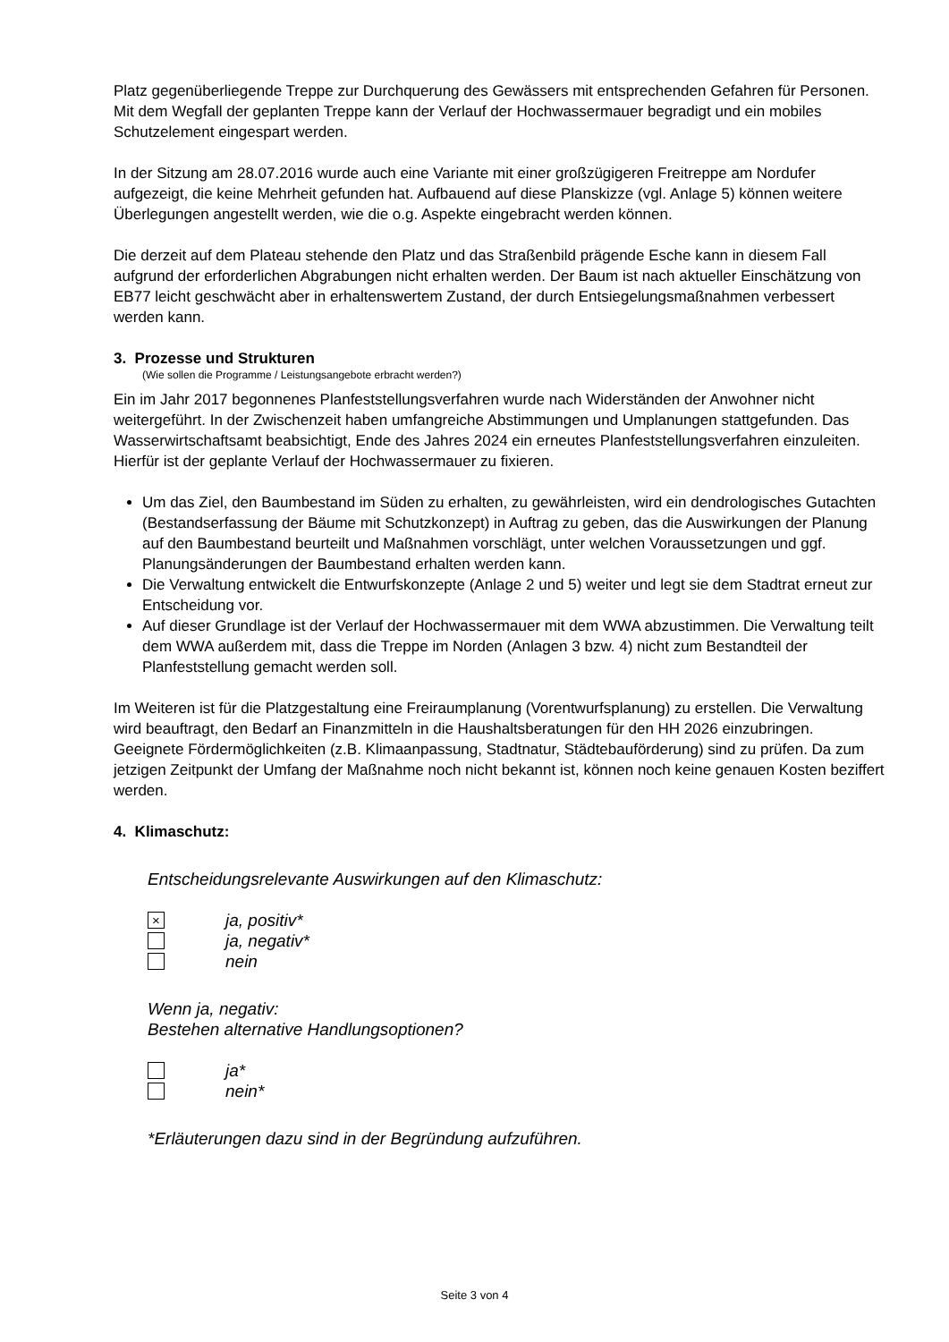Platz gegenüberliegende Treppe zur Durchquerung des Gewässers mit entsprechenden Gefahren für Personen. Mit dem Wegfall der geplanten Treppe kann der Verlauf der Hochwassermauer begradigt und ein mobiles Schutzelement eingespart werden.
In der Sitzung am 28.07.2016 wurde auch eine Variante mit einer großzügigeren Freitreppe am Nordufer aufgezeigt, die keine Mehrheit gefunden hat. Aufbauend auf diese Planskizze (vgl. Anlage 5) können weitere Überlegungen angestellt werden, wie die o.g. Aspekte eingebracht werden können.
Die derzeit auf dem Plateau stehende den Platz und das Straßenbild prägende Esche kann in diesem Fall aufgrund der erforderlichen Abgrabungen nicht erhalten werden. Der Baum ist nach aktueller Einschätzung von EB77 leicht geschwächt aber in erhaltenswertem Zustand, der durch Entsiegelungsmaßnahmen verbessert werden kann.
3. Prozesse und Strukturen
(Wie sollen die Programme / Leistungsangebote erbracht werden?)
Ein im Jahr 2017 begonnenes Planfeststellungsverfahren wurde nach Widerständen der Anwohner nicht weitergeführt. In der Zwischenzeit haben umfangreiche Abstimmungen und Umplanungen stattgefunden. Das Wasserwirtschaftsamt beabsichtigt, Ende des Jahres 2024 ein erneutes Planfeststellungsverfahren einzuleiten. Hierfür ist der geplante Verlauf der Hochwassermauer zu fixieren.
Um das Ziel, den Baumbestand im Süden zu erhalten, zu gewährleisten, wird ein dendrologisches Gutachten (Bestandserfassung der Bäume mit Schutzkonzept) in Auftrag zu geben, das die Auswirkungen der Planung auf den Baumbestand beurteilt und Maßnahmen vorschlägt, unter welchen Voraussetzungen und ggf. Planungsänderungen der Baumbestand erhalten werden kann.
Die Verwaltung entwickelt die Entwurfskonzepte (Anlage 2 und 5) weiter und legt sie dem Stadtrat erneut zur Entscheidung vor.
Auf dieser Grundlage ist der Verlauf der Hochwassermauer mit dem WWA abzustimmen. Die Verwaltung teilt dem WWA außerdem mit, dass die Treppe im Norden (Anlagen 3 bzw. 4) nicht zum Bestandteil der Planfeststellung gemacht werden soll.
Im Weiteren ist für die Platzgestaltung eine Freiraumplanung (Vorentwurfsplanung) zu erstellen. Die Verwaltung wird beauftragt, den Bedarf an Finanzmitteln in die Haushaltsberatungen für den HH 2026 einzubringen. Geeignete Fördermöglichkeiten (z.B. Klimaanpassung, Stadtnatur, Städtebauförderung) sind zu prüfen. Da zum jetzigen Zeitpunkt der Umfang der Maßnahme noch nicht bekannt ist, können noch keine genauen Kosten beziffert werden.
4. Klimaschutz:
Entscheidungsrelevante Auswirkungen auf den Klimaschutz:
× ja, positiv*
ja, negativ*
nein
Wenn ja, negativ:
Bestehen alternative Handlungsoptionen?
ja*
nein*
*Erläuterungen dazu sind in der Begründung aufzuführen.
Seite 3 von 4